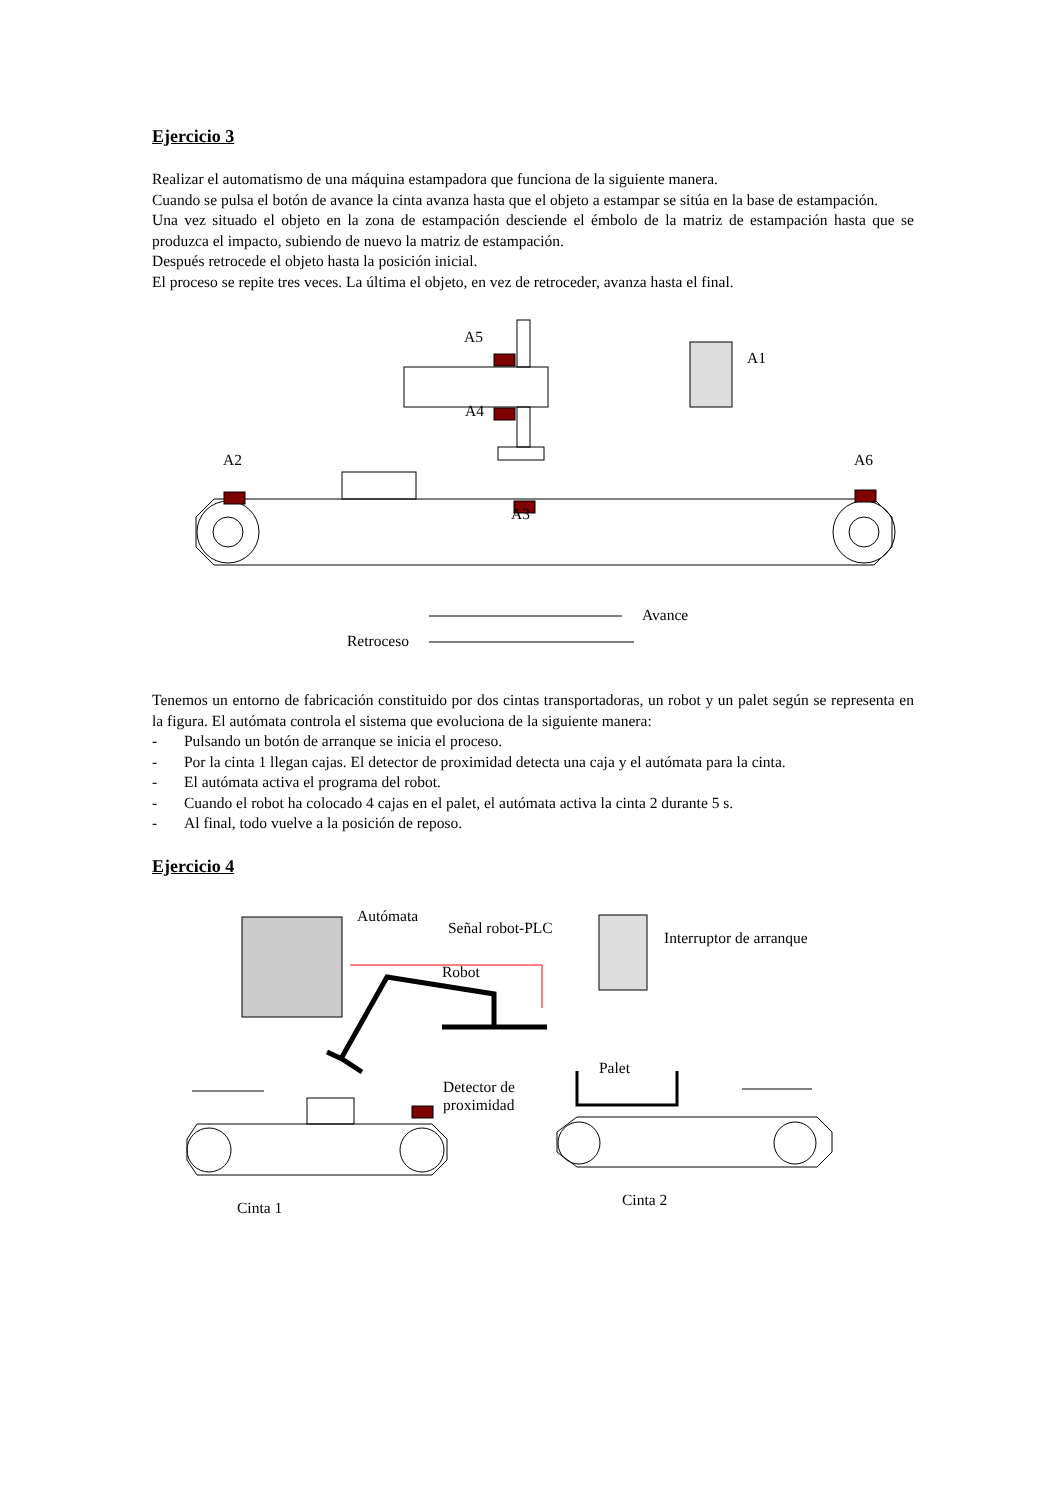Ejercicio 3
Realizar el automatismo de una máquina estampadora que funciona de la siguiente manera.
Cuando se pulsa el botón de avance la cinta avanza hasta que el objeto a estampar se sitúa en la base de estampación.
Una vez situado el objeto en la zona de estampación desciende el émbolo de la matriz de estampación hasta que se produzca el impacto, subiendo de nuevo la matriz de estampación.
Después retrocede el objeto hasta la posición inicial.
El proceso se repite tres veces. La última el objeto, en vez de retroceder, avanza hasta el final.
A5
A1
A4
A2 A6
A3
Avance
Retroceso
Tenemos un entorno de fabricación constituido por dos cintas transportadoras, un robot y un palet según se representa en la figura. El autómata controla el sistema que evoluciona de la siguiente manera:
- Pulsando un botón de arranque se inicia el proceso.
- Por la cinta 1 llegan cajas. El detector de proximidad detecta una caja y el autómata para la cinta.
- El autómata activa el programa del robot.
- Cuando el robot ha colocado 4 cajas en el palet, el autómata activa la cinta 2 durante 5 s.
- Al final, todo vuelve a la posición de reposo.
Ejercicio 4
Autómata
Señal robot-PLC
Interruptor de arranque
Robot
Palet
Detector de
proximidad
Cinta 1 Cinta 2